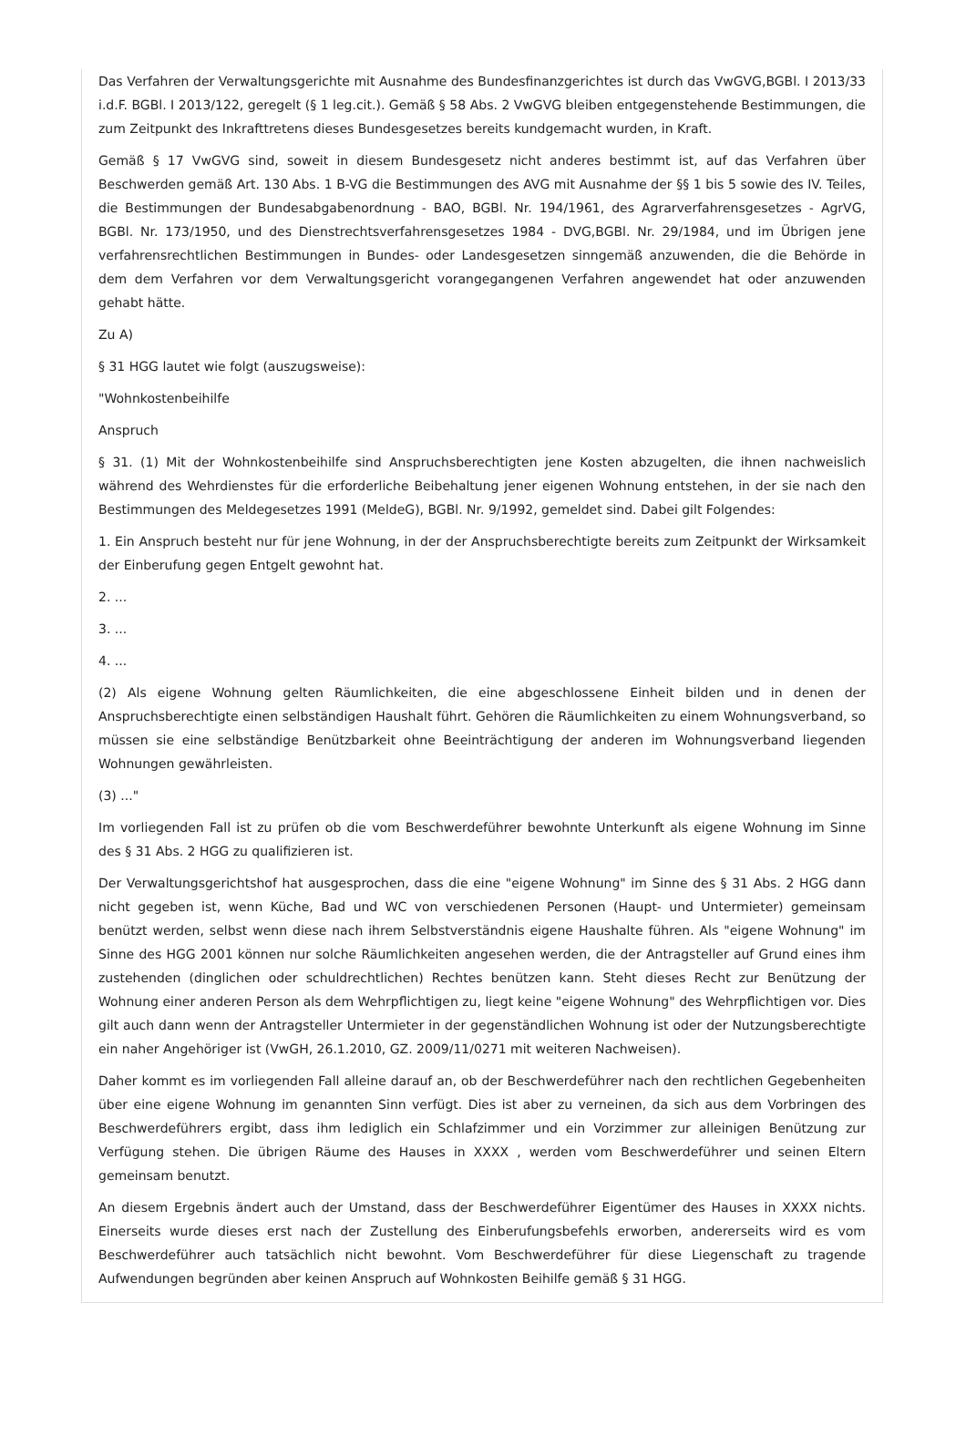Das Verfahren der Verwaltungsgerichte mit Ausnahme des Bundesfinanzgerichtes ist durch das VwGVG,BGBl. I 2013/33 i.d.F. BGBl. I 2013/122, geregelt (§ 1 leg.cit.). Gemäß § 58 Abs. 2 VwGVG bleiben entgegenstehende Bestimmungen, die zum Zeitpunkt des Inkrafttretens dieses Bundesgesetzes bereits kundgemacht wurden, in Kraft.
Gemäß § 17 VwGVG sind, soweit in diesem Bundesgesetz nicht anderes bestimmt ist, auf das Verfahren über Beschwerden gemäß Art. 130 Abs. 1 B-VG die Bestimmungen des AVG mit Ausnahme der §§ 1 bis 5 sowie des IV. Teiles, die Bestimmungen der Bundesabgabenordnung - BAO, BGBl. Nr. 194/1961, des Agrarverfahrensgesetzes - AgrVG, BGBl. Nr. 173/1950, und des Dienstrechtsverfahrensgesetzes 1984 - DVG,BGBl. Nr. 29/1984, und im Übrigen jene verfahrensrechtlichen Bestimmungen in Bundes- oder Landesgesetzen sinngemäß anzuwenden, die die Behörde in dem dem Verfahren vor dem Verwaltungsgericht vorangegangenen Verfahren angewendet hat oder anzuwenden gehabt hätte.
Zu A)
§ 31 HGG lautet wie folgt (auszugsweise):
"Wohnkostenbeihilfe
Anspruch
§ 31. (1) Mit der Wohnkostenbeihilfe sind Anspruchsberechtigten jene Kosten abzugelten, die ihnen nachweislich während des Wehrdienstes für die erforderliche Beibehaltung jener eigenen Wohnung entstehen, in der sie nach den Bestimmungen des Meldegesetzes 1991 (MeldeG), BGBl. Nr. 9/1992, gemeldet sind. Dabei gilt Folgendes:
1. Ein Anspruch besteht nur für jene Wohnung, in der der Anspruchsberechtigte bereits zum Zeitpunkt der Wirksamkeit der Einberufung gegen Entgelt gewohnt hat.
2. ...
3. ...
4. ...
(2) Als eigene Wohnung gelten Räumlichkeiten, die eine abgeschlossene Einheit bilden und in denen der Anspruchsberechtigte einen selbständigen Haushalt führt. Gehören die Räumlichkeiten zu einem Wohnungsverband, so müssen sie eine selbständige Benützbarkeit ohne Beeinträchtigung der anderen im Wohnungsverband liegenden Wohnungen gewährleisten.
(3) ..."
Im vorliegenden Fall ist zu prüfen ob die vom Beschwerdeführer bewohnte Unterkunft als eigene Wohnung im Sinne des § 31 Abs. 2 HGG zu qualifizieren ist.
Der Verwaltungsgerichtshof hat ausgesprochen, dass die eine "eigene Wohnung" im Sinne des § 31 Abs. 2 HGG dann nicht gegeben ist, wenn Küche, Bad und WC von verschiedenen Personen (Haupt- und Untermieter) gemeinsam benützt werden, selbst wenn diese nach ihrem Selbstverständnis eigene Haushalte führen. Als "eigene Wohnung" im Sinne des HGG 2001 können nur solche Räumlichkeiten angesehen werden, die der Antragsteller auf Grund eines ihm zustehenden (dinglichen oder schuldrechtlichen) Rechtes benützen kann. Steht dieses Recht zur Benützung der Wohnung einer anderen Person als dem Wehrpflichtigen zu, liegt keine "eigene Wohnung" des Wehrpflichtigen vor. Dies gilt auch dann wenn der Antragsteller Untermieter in der gegenständlichen Wohnung ist oder der Nutzungsberechtigte ein naher Angehöriger ist (VwGH, 26.1.2010, GZ. 2009/11/0271 mit weiteren Nachweisen).
Daher kommt es im vorliegenden Fall alleine darauf an, ob der Beschwerdeführer nach den rechtlichen Gegebenheiten über eine eigene Wohnung im genannten Sinn verfügt. Dies ist aber zu verneinen, da sich aus dem Vorbringen des Beschwerdeführers ergibt, dass ihm lediglich ein Schlafzimmer und ein Vorzimmer zur alleinigen Benützung zur Verfügung stehen. Die übrigen Räume des Hauses in XXXX , werden vom Beschwerdeführer und seinen Eltern gemeinsam benutzt.
An diesem Ergebnis ändert auch der Umstand, dass der Beschwerdeführer Eigentümer des Hauses in XXXX nichts. Einerseits wurde dieses erst nach der Zustellung des Einberufungsbefehls erworben, andererseits wird es vom Beschwerdeführer auch tatsächlich nicht bewohnt. Vom Beschwerdeführer für diese Liegenschaft zu tragende Aufwendungen begründen aber keinen Anspruch auf Wohnkosten Beihilfe gemäß § 31 HGG.